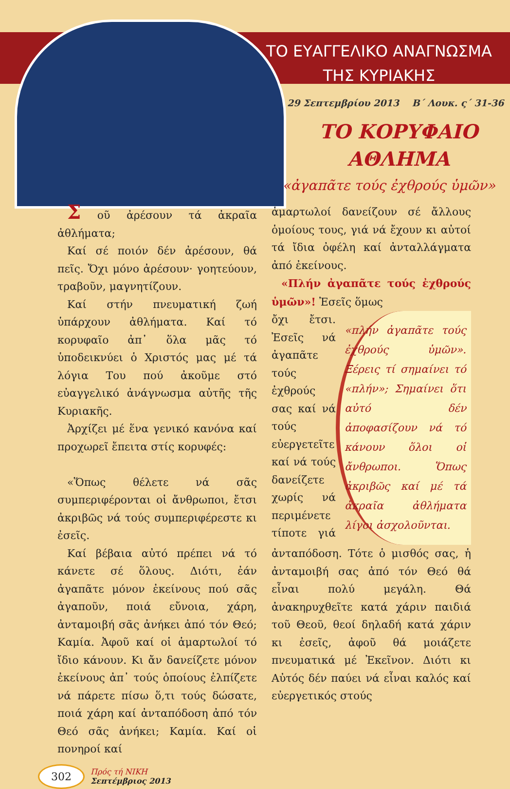ΤΟ ΕΥΑΓΓΕΛΙΚΟ ΑΝΑΓΝΩΣΜΑ
ΤΗΣ ΚΥΡΙΑΚΗΣ
29 Σεπτεμβρίου 2013 Β΄ Λουκ. ς΄ 31-36
ΤΟ ΚΟΡΥΦΑΙΟ
ΑΘΛΗΜΑ
«ἀγαπᾶτε τούς ἐχθρούς ὑμῶν»
Σ οῦ ἀρέσουν τά ἀκραῖα ἀθλήματα;
Καί σέ ποιόν δέν ἀρέσουν, θά πεῖς. Ὄχι μόνο ἀρέσουν· γοητεύουν, τραβοῦν, μαγνητίζουν.
Καί στήν πνευματική ζωή ὑπάρχουν ἀθλήματα. Καί τό κορυφαῖο ἀπ᾽ ὅλα μᾶς τό ὑποδεικνύει ὁ Χριστός μας μέ τά λόγια Του πού ἀκοῦμε στό εὐαγγελικό ἀνάγνωσμα αὐτῆς τῆς Κυριακῆς.
Ἀρχίζει μέ ἕνα γενικό κανόνα καί προχωρεῖ ἔπειτα στίς κορυφές:
«Ὅπως θέλετε νά σᾶς συμπεριφέρονται οἱ ἄνθρωποι, ἔτσι ἀκριβῶς νά τούς συμπεριφέρεστε κι ἐσεῖς.
Καί βέβαια αὐτό πρέπει νά τό κάνετε σέ ὅλους. Διότι, ἐάν ἀγαπᾶτε μόνον ἐκείνους πού σᾶς ἀγαποῦν, ποιά εὔνοια, χάρη, ἀνταμοιβή σᾶς ἀνήκει ἀπό τόν Θεό; Καμία. Ἀφοῦ καί οἱ ἁμαρτωλοί τό ἴδιο κάνουν. Κι ἄν δανείζετε μόνον ἐκείνους ἀπ᾽ τούς ὁποίους ἐλπίζετε νά πάρετε πίσω ὅ,τι τούς δώσατε, ποιά χάρη καί ἀνταπόδοση ἀπό τόν Θεό σᾶς ἀνήκει; Καμία. Καί οἱ πονηροί καί
ἁμαρτωλοί δανείζουν σέ ἄλλους ὁμοίους τους, γιά νά ἔχουν κι αὐτοί τά ἴδια ὀφέλη καί ἀνταλλάγματα ἀπό ἐκείνους.
«Πλήν ἀγαπᾶτε τούς ἐχθρούς ὑμῶν»! Ἐσεῖς ὅμως
«πλήν ἀγαπᾶτε τούς ἐχθρούς ὑμῶν». Ξέρεις τί σημαίνει τό «πλήν»; Σημαίνει ὅτι αὐτό δέν ἀποφασίζουν νά τό κάνουν ὅλοι οἱ ἄνθρωποι. Ὅπως ἀκριβῶς καί μέ τά ἀκραῖα ἀθλήματα λίγοι ἀσχολοῦνται.
ὄχι ἔτσι. Ἐσεῖς νά ἀγαπᾶτε τούς ἐχθρούς σας καί νά τούς εὐεργετεῖτε καί νά τούς δανείζετε χωρίς νά περιμένετε τίποτε γιά ἀνταπόδοση. Τότε ὁ μισθός σας, ἡ ἀνταμοιβή σας ἀπό τόν Θεό θά εἶναι πολύ μεγάλη. Θά ἀνακηρυχθεῖτε κατά χάριν παιδιά τοῦ Θεοῦ, θεοί δηλαδή κατά χάριν κι ἐσεῖς, ἀφοῦ θά μοιάζετε πνευματικά μέ Ἐκεῖνον. Διότι κι Αὐτός δέν παύει νά εἶναι καλός καί εὐεργετικός στούς
302 Πρός τή ΝΙΚΗ
Σεπτέμβριος 2013